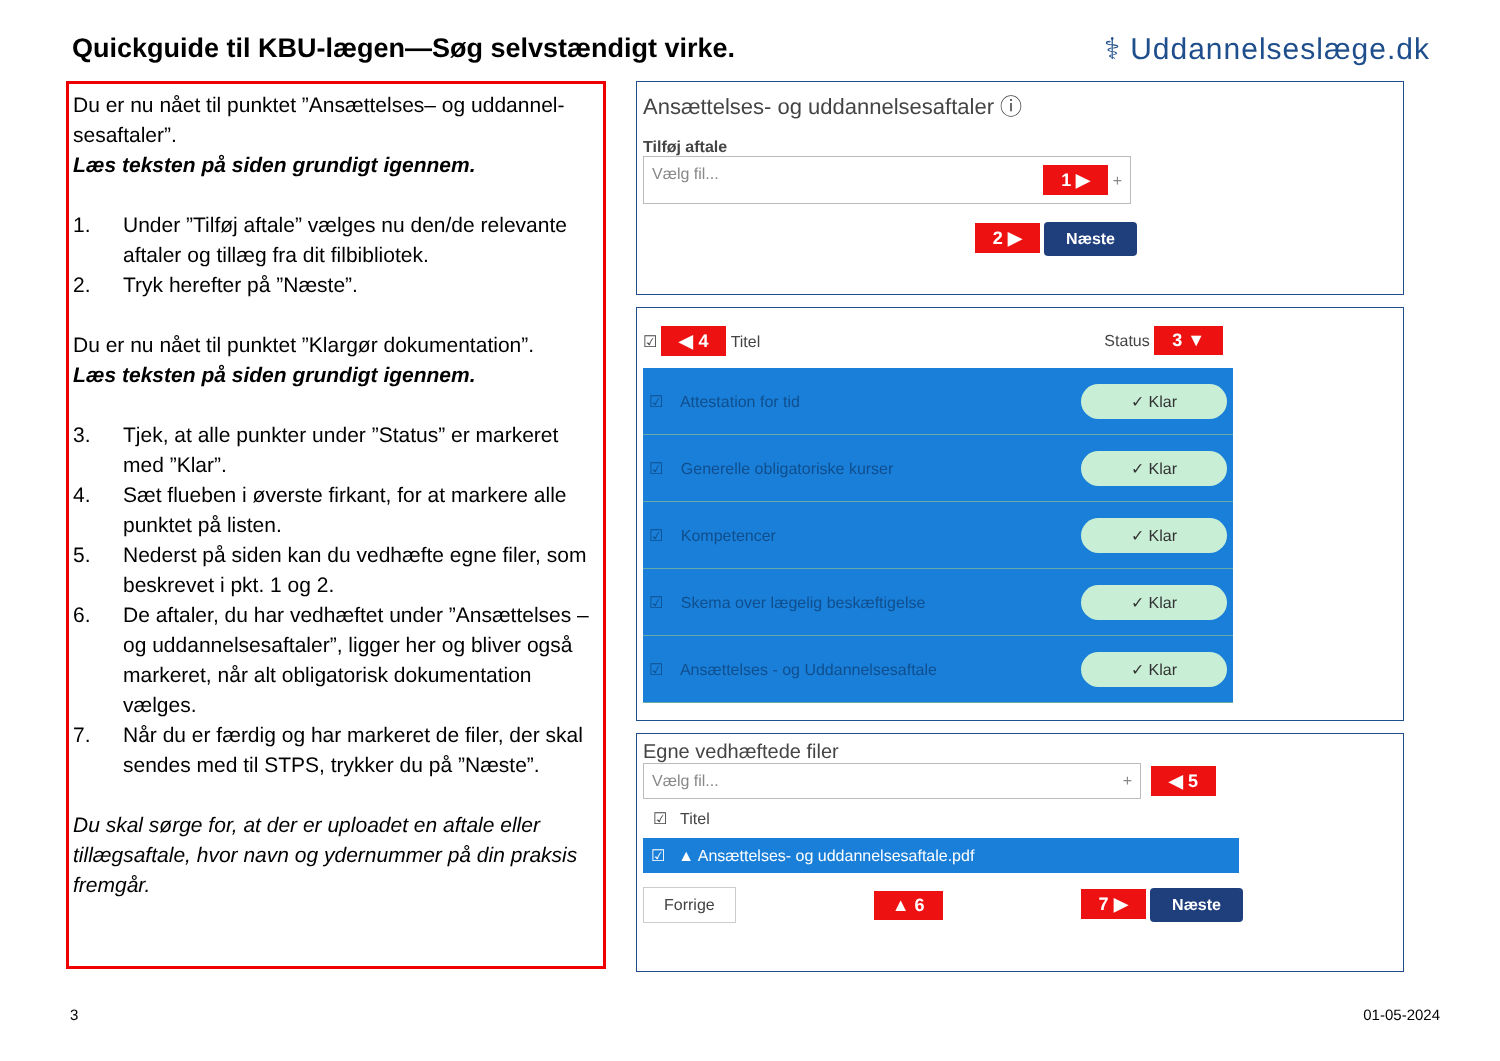Quickguide til KBU-lægen—Søg selvstændigt virke.
⚕ Uddannelseslæge.dk
Du er nu nået til punktet ”Ansættelses– og uddannel-sesaftaler”.
Læs teksten på siden grundigt igennem.
1. Under ”Tilføj aftale” vælges nu den/de relevante aftaler og tillæg fra dit filbibliotek.
2. Tryk herefter på ”Næste”.
Du er nu nået til punktet ”Klargør dokumentation”.
Læs teksten på siden grundigt igennem.
3. Tjek, at alle punkter under ”Status” er markeret med ”Klar”.
4. Sæt flueben i øverste firkant, for at markere alle punktet på listen.
5. Nederst på siden kan du vedhæfte egne filer, som beskrevet i pkt. 1 og 2.
6. De aftaler, du har vedhæftet under ”Ansættelses – og uddannelsesaftaler”, ligger her og bliver også markeret, når alt obligatorisk dokumentation vælges.
7. Når du er færdig og har markeret de filer, der skal sendes med til STPS, trykker du på ”Næste”.
Du skal sørge for, at der er uploadet en aftale eller tillægsaftale, hvor navn og ydernummer på din praksis fremgår.
Ansættelses- og uddannelsesaftaler ⓘ
Tilføj aftale
Vælg fil... 1 ▶ +
2 ▶ Næste
☑ ◀ 4 Titel Status 3 ▼
☑ Attestation for tid ✓ Klar
☑ Generelle obligatoriske kurser ✓ Klar
☑ Kompetencer ✓ Klar
☑ Skema over lægelig beskæftigelse ✓ Klar
☑ Ansættelses - og Uddannelsesaftale ✓ Klar
Egne vedhæftede filer
Vælg fil... +
◀ 5
☑ Titel
☑ ▲ Ansættelses- og uddannelsesaftale.pdf
Forrige ▲ 6 7 ▶ Næste
3 01-05-2024